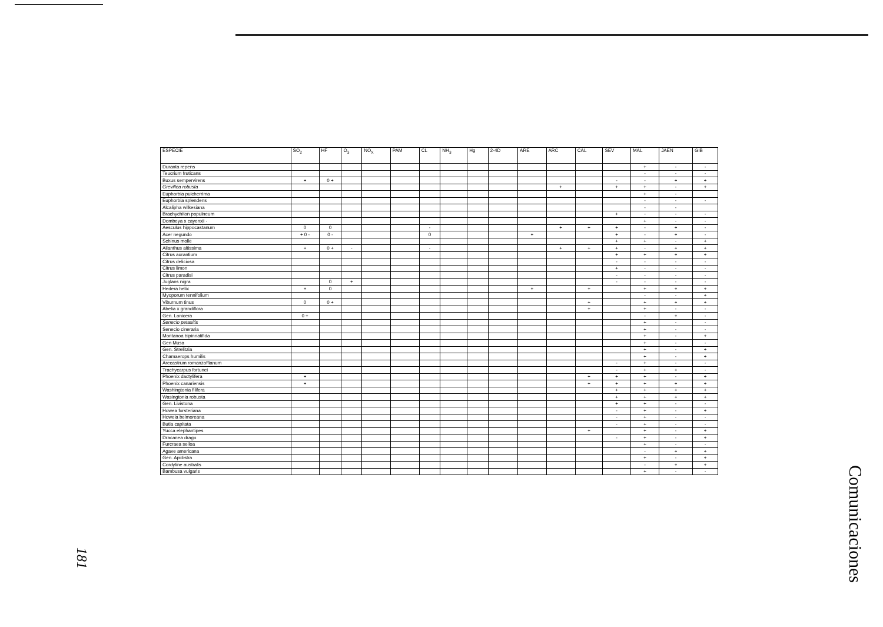| ESPECIE | SO<sub>2</sub> | HF | O<sub>3</sub> | NO<sub>X</sub> | PAM | CL | NH<sub>3</sub> | Hg | 2-4D | ARE | ARC | CAL | SEV | MAL | JAEN | GIB |
| --- | --- | --- | --- | --- | --- | --- | --- | --- | --- | --- | --- | --- | --- | --- | --- | --- |
| Duranta repens | | | | | | | | | | | | | | + | - | - |
| Teucrium fruticans | | | | | | | | | | | | | | - | - | - |
| Buxus sempervirens | + | 0 + | | | | | | | | | | | - | - | + | + |
| Grevillea robusta | | | | | | | | | | | + | | + | + | - | + |
| Euphorbia pulcherrima | | | | | | | | | | | | | | + | - | |
| Euphorbia splendens | | | | | | | | | | | | | | - | - | - |
| Alcalipha wilkesiana | | | | | | | | | | | | | | - | - | |
| Brachychiton populneum | | | | | | | | | | | | | + | - | - | - |
| Dombeya x cayenxii - | | | | | | | | | | | | | | + | - | - |
| Aesculus hippocastanum | 0 | 0 | | | | - | | | | | + | + | + | - | + | - |
| Acer negundo | + 0 - | 0 - | | | | 0 | | | | + | | | + | - | + | - |
| Schinus molle | | | | | | | | | | | | | + | + | - | + |
| Ailanthus altissima | + | 0 + | - | | | - | | | | | + | + | + | - | + | + |
| Citrus aurantium | | | | | | | | | | | | | + | + | + | + |
| Citrus deliciosa | | | | | | | | | | | | | - | - | - | - |
| Citrus limon | | | | | | | | | | | | | + | - | - | - |
| Citrus paradisi | | | | | | | | | | | | | - | - | - | - |
| Juglans nigra | | 0 | + | | | | | | | | | | - | - | - | - |
| Hedera helix | + | 0 | | | | | | | | + | | + | | + | + | + |
| Myoporum tennifolium | | | | | | | | | | | | | | - | - | + |
| Viburnum tinus | 0 | 0 + | | | | | | | | | | + | | + | + | + |
| Abelia x grandiflora | | | | | | | | | | | | + | | + | - | - |
| Gen. Lonicera | 0 + | | | | | | | | | | | | | - | + | - |
| Senecio petasitis | | | | | | | | | | | | | | + | - | - |
| Senecio cineraria | | | | | | | | | | | | | | + | - | - |
| Montanoa bipinnatifida | | | | | | | | | | | | | | + | - | + |
| Gen Musa | | | | | | | | | | | | | | + | - | - |
| Gen. Strelitzia | | | | | | | | | | | | | | + | - | + |
| Chamaerops humilis | | | | | | | | | | | | | | + | - | + |
| Arecastrum romanzoffianum | | | | | | | | | | | | | - | + | - | - |
| Trachycarpus fortunei | | | | | | | | | | | | | - | + | + | - |
| Phoenix dactylifera | + | | | | | | | | | | | + | + | + | - | + |
| Phoenix canariensis | + | | | | | | | | | | | + | + | + | + | + |
| Washingtonia filifera | | | | | | | | | | | | | + | + | + | + |
| Wasingtonia robusta | | | | | | | | | | | | | + | + | + | + |
| Gen. Livistona | | | | | | | | | | | | | + | + | - | - |
| Howea forsteriana | | | | | | | | | | | | | - | + | - | + |
| Howeia belmoreana | | | | | | | | | | | | | - | + | - | - |
| Butia capitata | | | | | | | | | | | | | - | + | - | - |
| Yucca elephantipes | | | | | | | | | | | | + | | + | - | + |
| Dracanea drago | | | | | | | | | | | | | - | + | - | + |
| Furcraea selloa | | | | | | | | | | | | | | + | - | - |
| Agave americana | | | | | | | | | | | | | | - | + | + |
| Gen. Apidistra | | | | | | | | | | | | | | + | - | + |
| Cordyline australis | | | | | | | | | | | | | | - | + | + |
| Bambusa vulgaris | | | | | | | | | | | | | | + | - | - |
181
Comunicaciones